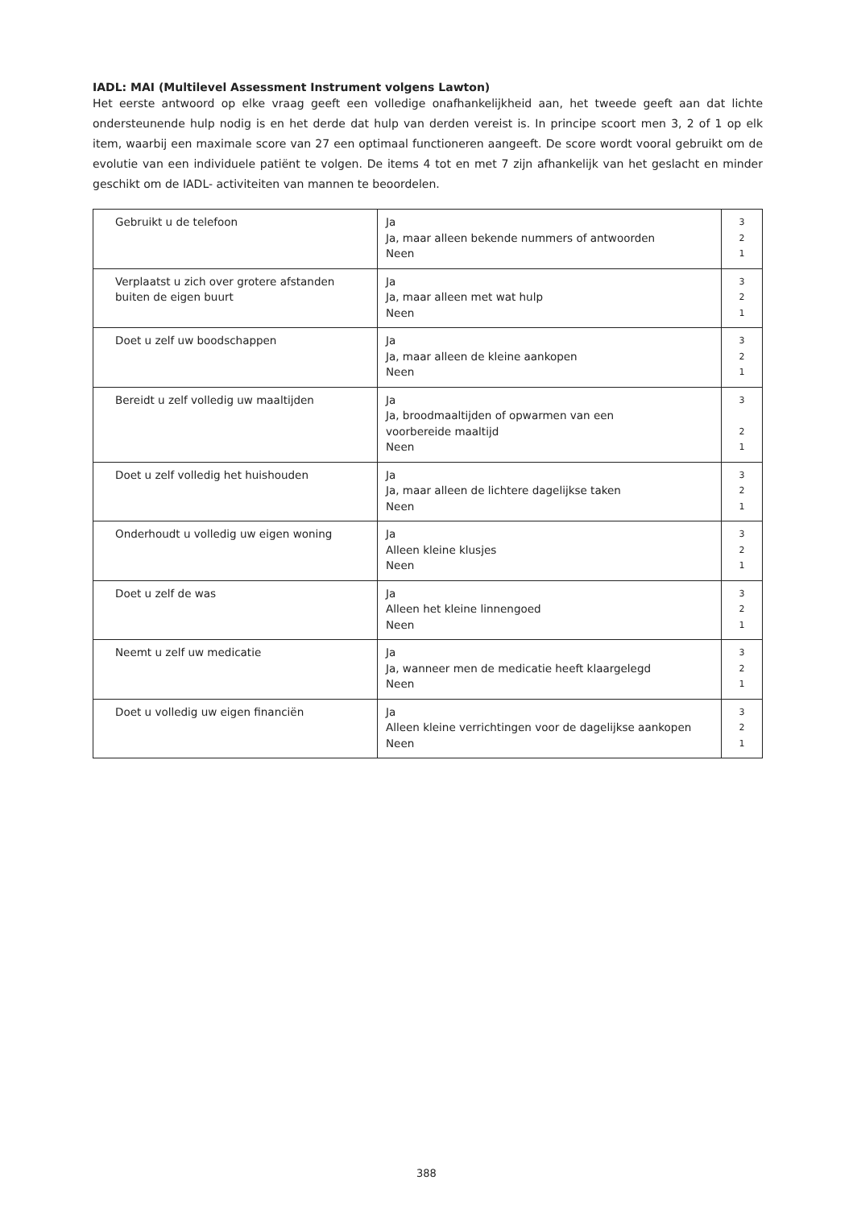IADL: MAI (Multilevel Assessment Instrument volgens Lawton)
Het eerste antwoord op elke vraag geeft een volledige onafhankelijkheid aan, het tweede geeft aan dat lichte ondersteunende hulp nodig is en het derde dat hulp van derden vereist is. In principe scoort men 3, 2 of 1 op elk item, waarbij een maximale score van 27 een optimaal functioneren aangeeft. De score wordt vooral gebruikt om de evolutie van een individuele patiënt te volgen. De items 4 tot en met 7 zijn afhankelijk van het geslacht en minder geschikt om de IADL- activiteiten van mannen te beoordelen.
| Gebruikt u de telefoon | Ja Ja, maar alleen bekende nummers of antwoorden Neen | 3 2 1 |
| Verplaatst u zich over grotere afstanden buiten de eigen buurt | Ja Ja, maar alleen met wat hulp Neen | 3 2 1 |
| Doet u zelf uw boodschappen | Ja Ja, maar alleen de kleine aankopen Neen | 3 2 1 |
| Bereidt u zelf volledig uw maaltijden | Ja Ja, broodmaaltijden of opwarmen van een voorbereide maaltijd Neen | 3 2 1 |
| Doet u zelf volledig het huishouden | Ja Ja, maar alleen de lichtere dagelijkse taken Neen | 3 2 1 |
| Onderhoudt u volledig uw eigen woning | Ja Alleen kleine klusjes Neen | 3 2 1 |
| Doet u zelf de was | Ja Alleen het kleine linnengoed Neen | 3 2 1 |
| Neemt u zelf uw medicatie | Ja Ja, wanneer men de medicatie heeft klaargelegd Neen | 3 2 1 |
| Doet u volledig uw eigen financiën | Ja Alleen kleine verrichtingen voor de dagelijkse aankopen Neen | 3 2 1 |
388